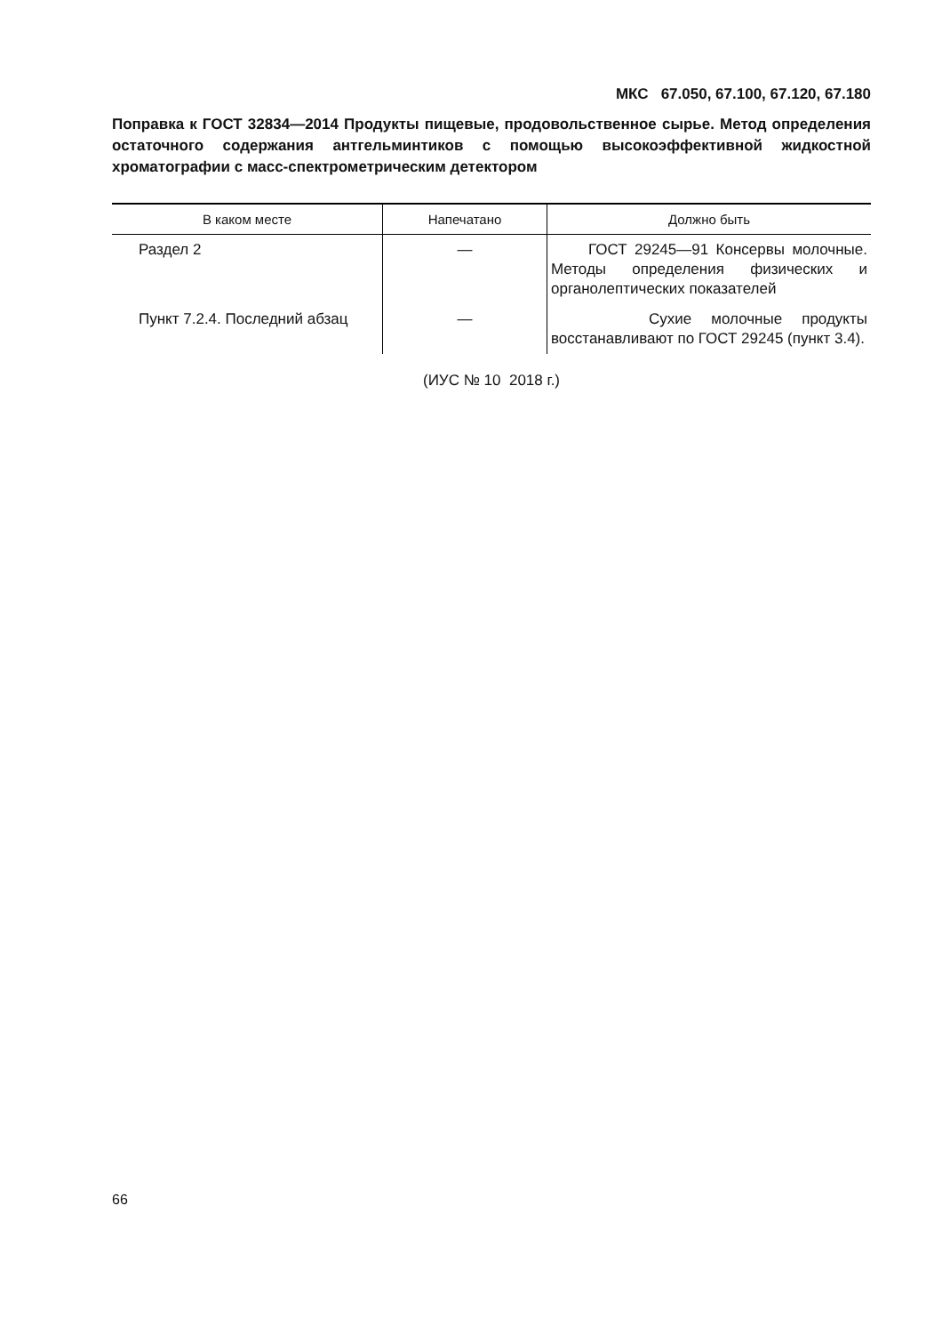МКС 67.050, 67.100, 67.120, 67.180
Поправка к ГОСТ 32834—2014 Продукты пищевые, продовольственное сырье. Метод определения остаточного содержания антгельминтиков с помощью высокоэффективной жидкостной хроматографии с масс-спектрометрическим детектором
| В каком месте | Напечатано | Должно быть |
| --- | --- | --- |
| Раздел 2 | — | ГОСТ 29245—91 Консервы молочные. Методы определения физических и органолептических показателей |
| Пункт 7.2.4. Последний абзац | — | Сухие молочные продукты восстанавливают по ГОСТ 29245 (пункт 3.4). |
(ИУС № 10 2018 г.)
66